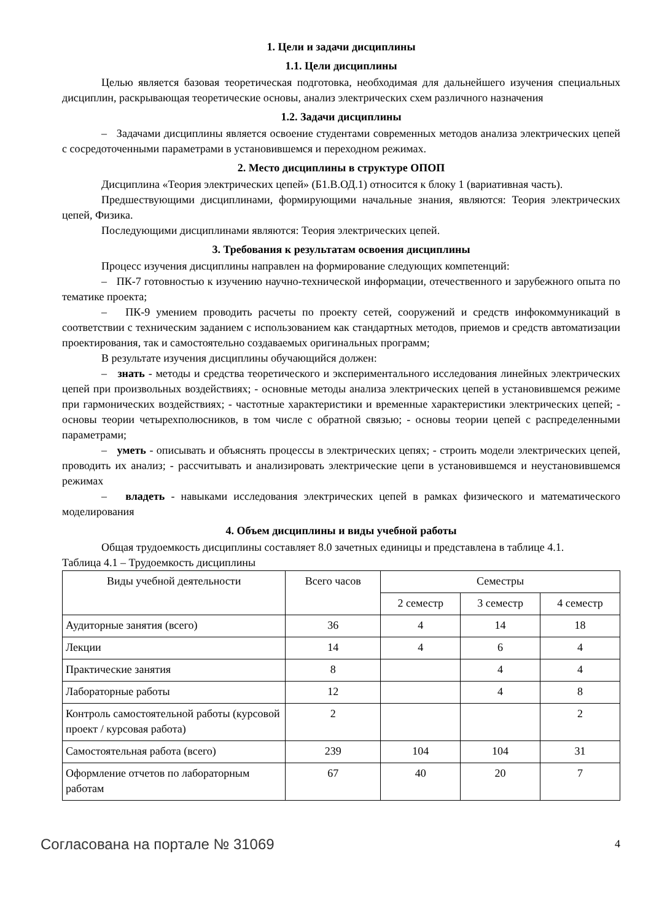1. Цели и задачи дисциплины
1.1. Цели дисциплины
Целью является базовая теоретическая подготовка, необходимая для дальнейшего изучения специальных дисциплин, раскрывающая теоретические основы, анализ электрических схем различного назначения
1.2. Задачи дисциплины
– Задачами дисциплины является освоение студентами современных методов анализа электрических цепей с сосредоточенными параметрами в установившемся и переходном режимах.
2. Место дисциплины в структуре ОПОП
Дисциплина «Теория электрических цепей» (Б1.В.ОД.1) относится к блоку 1 (вариативная часть).
Предшествующими дисциплинами, формирующими начальные знания, являются: Теория электрических цепей, Физика.
Последующими дисциплинами являются: Теория электрических цепей.
3. Требования к результатам освоения дисциплины
Процесс изучения дисциплины направлен на формирование следующих компетенций:
– ПК-7 готовностью к изучению научно-технической информации, отечественного и зарубежного опыта по тематике проекта;
– ПК-9 умением проводить расчеты по проекту сетей, сооружений и средств инфокоммуникаций в соответствии с техническим заданием с использованием как стандартных методов, приемов и средств автоматизации проектирования, так и самостоятельно создаваемых оригинальных программ;
В результате изучения дисциплины обучающийся должен:
– знать - методы и средства теоретического и экспериментального исследования линейных электрических цепей при произвольных воздействиях; - основные методы анализа электрических цепей в установившемся режиме при гармонических воздействиях; - частотные характеристики и временные характеристики электрических цепей; - основы теории четырехполюсников, в том числе с обратной связью; - основы теории цепей с распределенными параметрами;
– уметь - описывать и объяснять процессы в электрических цепях; - строить модели электрических цепей, проводить их анализ; - рассчитывать и анализировать электрические цепи в установившемся и неустановившемся режимах
– владеть - навыками исследования электрических цепей в рамках физического и математического моделирования
4. Объем дисциплины и виды учебной работы
Общая трудоемкость дисциплины составляет 8.0 зачетных единицы и представлена в таблице 4.1.
Таблица 4.1 – Трудоемкость дисциплины
| Виды учебной деятельности | Всего часов | Семестры | | |
| --- | --- | --- | --- | --- |
| | | 2 семестр | 3 семестр | 4 семестр |
| Аудиторные занятия (всего) | 36 | 4 | 14 | 18 |
| Лекции | 14 | 4 | 6 | 4 |
| Практические занятия | 8 | | 4 | 4 |
| Лабораторные работы | 12 | | 4 | 8 |
| Контроль самостоятельной работы (курсовой проект / курсовая работа) | 2 | | | 2 |
| Самостоятельная работа (всего) | 239 | 104 | 104 | 31 |
| Оформление отчетов по лабораторным работам | 67 | 40 | 20 | 7 |
Согласована на портале № 31069 4